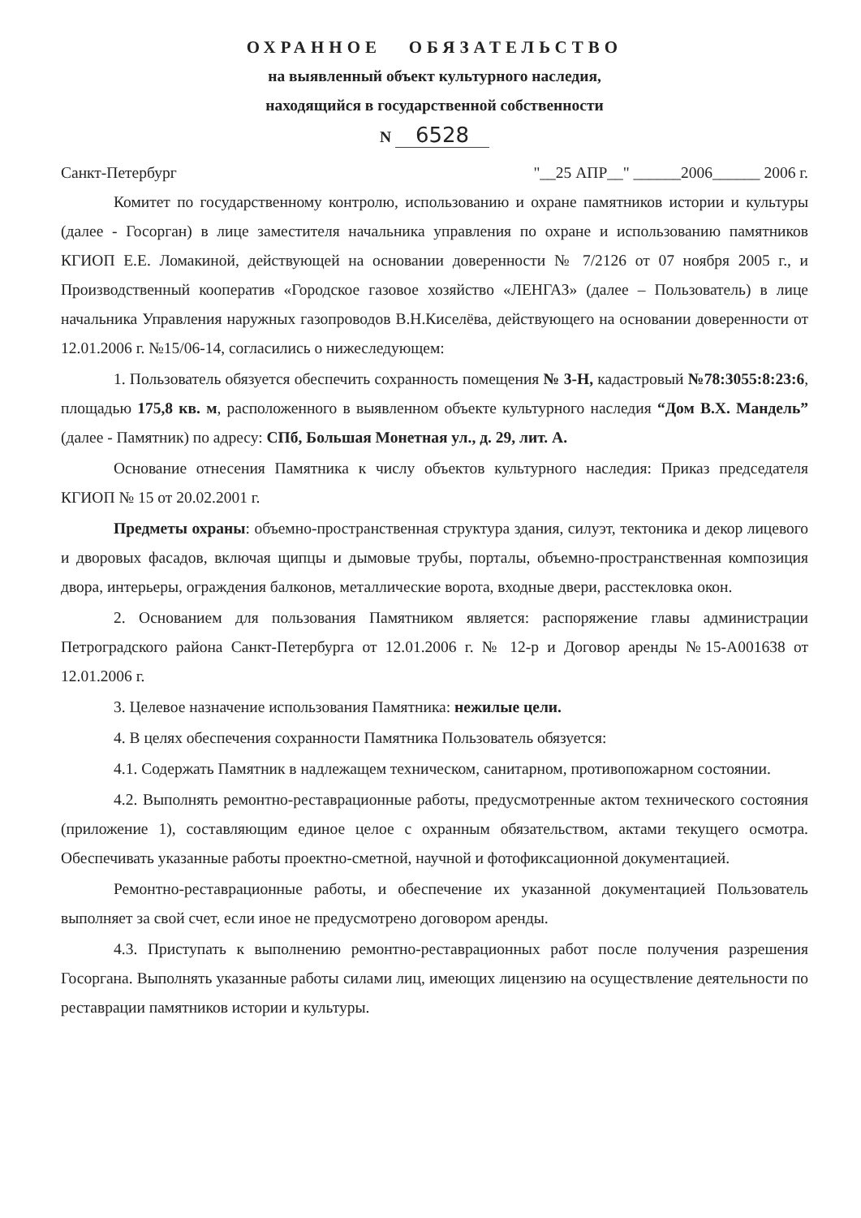ОХРАННОЕ ОБЯЗАТЕЛЬСТВО
на выявленный объект культурного наследия,
находящийся в государственной собственности
N 6528
Санкт-Петербург "__25 АПР__" ______2006______ 2006 г.
Комитет по государственному контролю, использованию и охране памятников истории и культуры (далее - Госорган) в лице заместителя начальника управления по охране и использованию памятников КГИОП Е.Е. Ломакиной, действующей на основании доверенности № 7/2126 от 07 ноября 2005 г., и Производственный кооператив «Городское газовое хозяйство «ЛЕНГАЗ» (далее – Пользователь) в лице начальника Управления наружных газопроводов В.Н.Киселёва, действующего на основании доверенности от 12.01.2006 г. №15/06-14, согласились о нижеследующем:
1. Пользователь обязуется обеспечить сохранность помещения № 3-Н, кадастровый №78:3055:8:23:6, площадью 175,8 кв. м, расположенного в выявленном объекте культурного наследия “Дом В.Х. Мандель” (далее - Памятник) по адресу: СПб, Большая Монетная ул., д. 29, лит. А.
Основание отнесения Памятника к числу объектов культурного наследия: Приказ председателя КГИОП № 15 от 20.02.2001 г.
Предметы охраны: объемно-пространственная структура здания, силуэт, тектоника и декор лицевого и дворовых фасадов, включая щипцы и дымовые трубы, порталы, объемно-пространственная композиция двора, интерьеры, ограждения балконов, металлические ворота, входные двери, расстекловка окон.
2. Основанием для пользования Памятником является: распоряжение главы администрации Петроградского района Санкт-Петербурга от 12.01.2006 г. № 12-р и Договор аренды №15-А001638 от 12.01.2006 г.
3. Целевое назначение использования Памятника: нежилые цели.
4. В целях обеспечения сохранности Памятника Пользователь обязуется:
4.1. Содержать Памятник в надлежащем техническом, санитарном, противопожарном состоянии.
4.2. Выполнять ремонтно-реставрационные работы, предусмотренные актом технического состояния (приложение 1), составляющим единое целое с охранным обязательством, актами текущего осмотра. Обеспечивать указанные работы проектно-сметной, научной и фотофиксационной документацией.
Ремонтно-реставрационные работы, и обеспечение их указанной документацией Пользователь выполняет за свой счет, если иное не предусмотрено договором аренды.
4.3. Приступать к выполнению ремонтно-реставрационных работ после получения разрешения Госоргана. Выполнять указанные работы силами лиц, имеющих лицензию на осуществление деятельности по реставрации памятников истории и культуры.